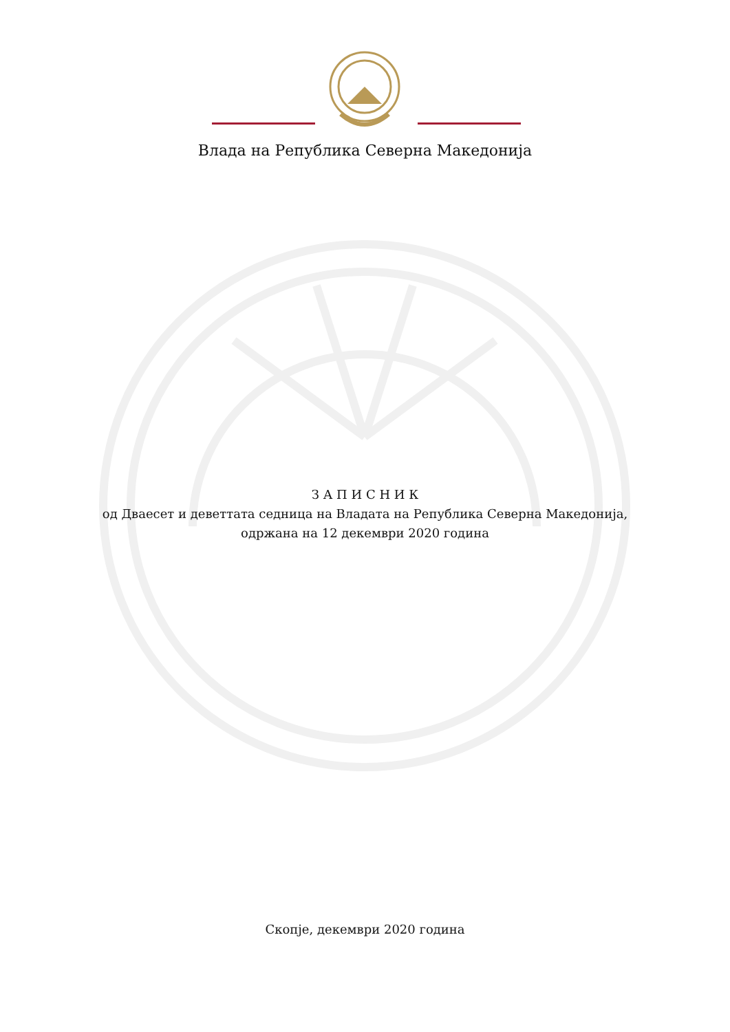Влада на Република Северна Македонија
З А П И С Н И К
од Дваесет и деветтата седница на Владата на Република Северна Македонија,
одржана на 12 декември 2020 година
Скопје, декември 2020 година